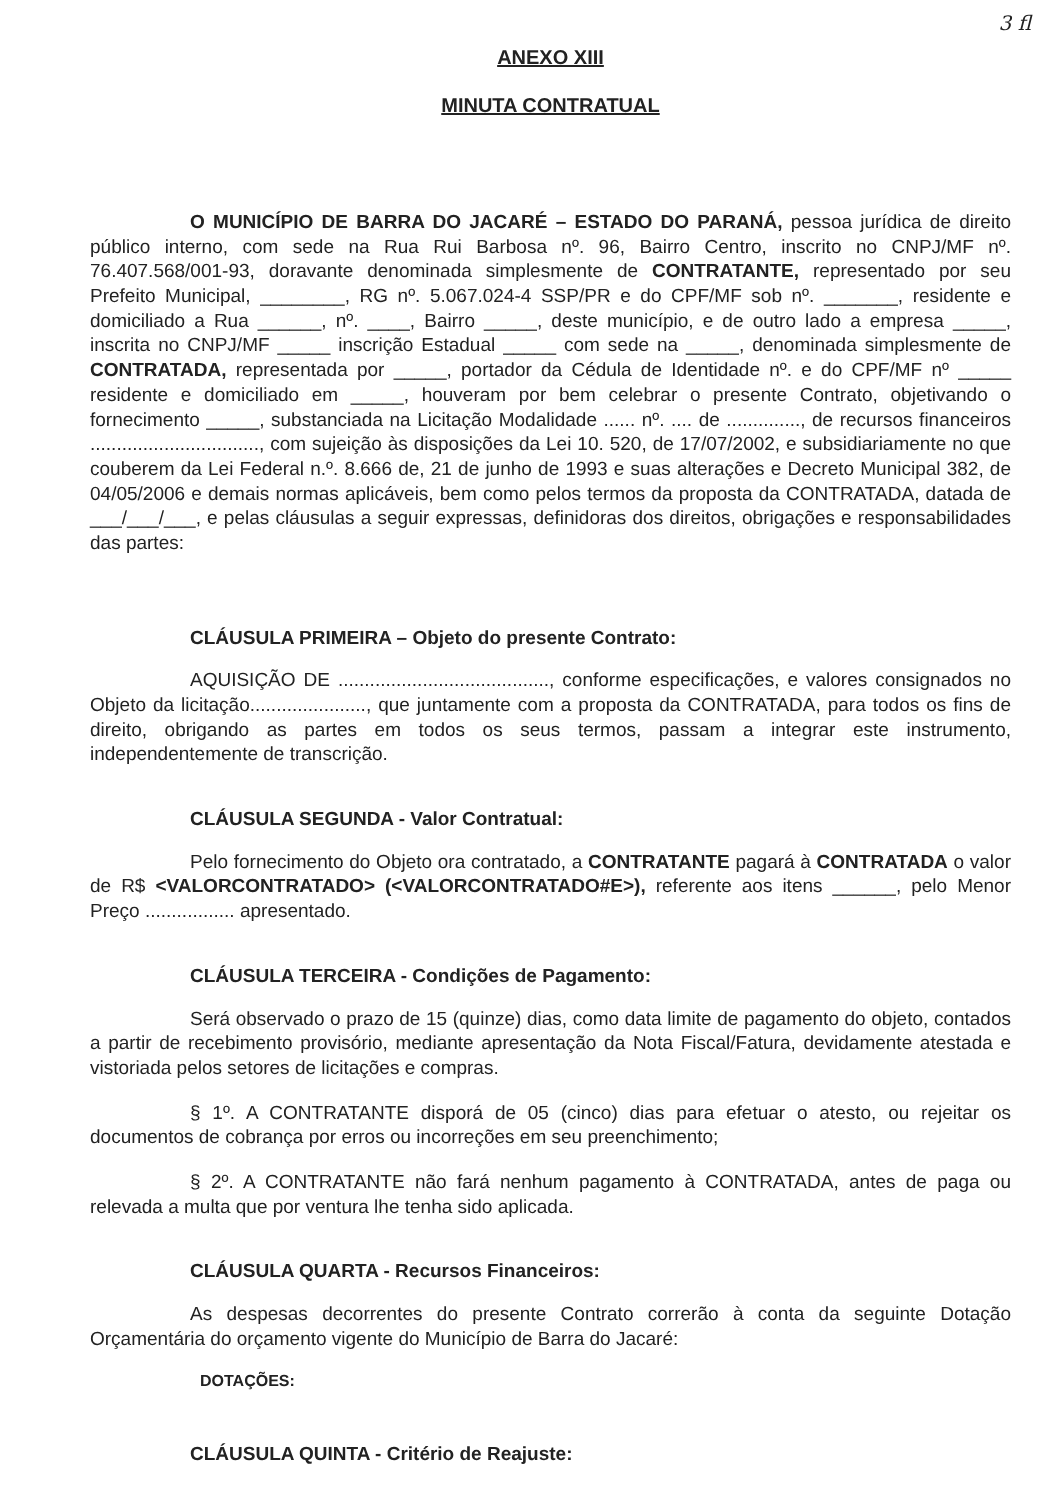3 fl
ANEXO XIII
MINUTA CONTRATUAL
O MUNICÍPIO DE BARRA DO JACARÉ – ESTADO DO PARANÁ, pessoa jurídica de direito público interno, com sede na Rua Rui Barbosa nº. 96, Bairro Centro, inscrito no CNPJ/MF nº. 76.407.568/001-93, doravante denominada simplesmente de CONTRATANTE, representado por seu Prefeito Municipal, ________, RG nº. 5.067.024-4 SSP/PR e do CPF/MF sob nº. _______, residente e domiciliado a Rua ______, nº. ____, Bairro _____, deste município, e de outro lado a empresa _____, inscrita no CNPJ/MF _____ inscrição Estadual _____ com sede na _____, denominada simplesmente de CONTRATADA, representada por _____, portador da Cédula de Identidade nº. e do CPF/MF nº _____ residente e domiciliado em _____, houveram por bem celebrar o presente Contrato, objetivando o fornecimento _____, substanciada na Licitação Modalidade ...... nº. .... de .............., de recursos financeiros ................................, com sujeição às disposições da Lei 10. 520, de 17/07/2002, e subsidiariamente no que couberem da Lei Federal n.º. 8.666 de, 21 de junho de 1993 e suas alterações e Decreto Municipal 382, de 04/05/2006 e demais normas aplicáveis, bem como pelos termos da proposta da CONTRATADA, datada de ___/___/___, e pelas cláusulas a seguir expressas, definidoras dos direitos, obrigações e responsabilidades das partes:
CLÁUSULA PRIMEIRA – Objeto do presente Contrato:
AQUISIÇÃO DE ........................................, conforme especificações, e valores consignados no Objeto da licitação......................, que juntamente com a proposta da CONTRATADA, para todos os fins de direito, obrigando as partes em todos os seus termos, passam a integrar este instrumento, independentemente de transcrição.
CLÁUSULA SEGUNDA - Valor Contratual:
Pelo fornecimento do Objeto ora contratado, a CONTRATANTE pagará à CONTRATADA o valor de R$ <VALORCONTRATADO> (<VALORCONTRATADO#E>), referente aos itens ______, pelo Menor Preço ................. apresentado.
CLÁUSULA TERCEIRA - Condições de Pagamento:
Será observado o prazo de 15 (quinze) dias, como data limite de pagamento do objeto, contados a partir de recebimento provisório, mediante apresentação da Nota Fiscal/Fatura, devidamente atestada e vistoriada pelos setores de licitações e compras.
§ 1º. A CONTRATANTE disporá de 05 (cinco) dias para efetuar o atesto, ou rejeitar os documentos de cobrança por erros ou incorreções em seu preenchimento;
§ 2º. A CONTRATANTE não fará nenhum pagamento à CONTRATADA, antes de paga ou relevada a multa que por ventura lhe tenha sido aplicada.
CLÁUSULA QUARTA - Recursos Financeiros:
As despesas decorrentes do presente Contrato correrão à conta da seguinte Dotação Orçamentária do orçamento vigente do Município de Barra do Jacaré:
DOTAÇÕES:
CLÁUSULA QUINTA - Critério de Reajuste: